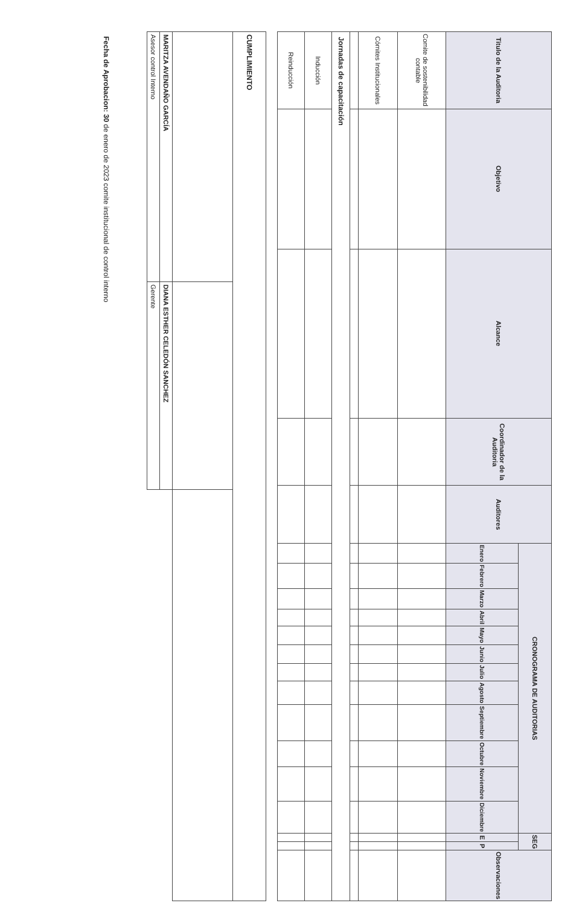| Titulo de la Auditoria | Objetivo | Alcance | Coordinador de la Auditoria | Auditores | CRONOGRAMA DE AUDITORIAS | | | | | | | | | | | | SEG | | Observaciones |
| --- | --- | --- | --- | --- | --- | --- | --- | --- | --- | --- | --- | --- | --- | --- | --- | --- | --- | --- | --- |
| | | | | | Enero | Febrero | Marzo | Abril | Mayo | Junio | Julio | Agosto | Septiembre | Octubre | Noviembre | Diciembre | E | P | |
| Comite de sostenibilidad contable | | | | | | | | | | | | | | | | | | | |
| Cómites Institucionales | | | | | | | | | | | | | | | | | | | |
| Jornadas de capacitación | | | | | | | | | | | | | | | | | | | |
| Inducción | | | | | | | | | | | | | | | | | | | |
| Reinducción | | | | | | | | | | | | | | | | | | | |
| CUMPLIMIENTO | | |
| MARITZA AVENDAÑO GARCÍA | DIANA ESTHER CELEDÓN SANCHEZ | |
| Asesor control Interno | Gerente | |
Fecha de Aprobacion: 30 de enero de 2023 comite institucional de control interno